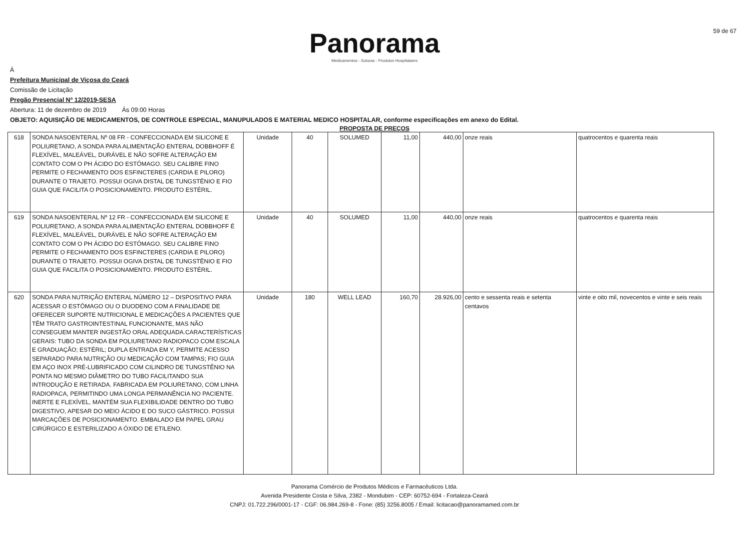Panorama
Medicamentos - Suturas - Produtos Hospitalares
59 de 67
Á
Prefeitura Municipal de Viçosa do Ceará
Comissão de Licitação
Pregão Presencial Nº 12/2019-SESA
Abertura: 11 de dezembro de 2019 Ás 09:00 Horas
OBJETO: AQUISIÇÃO DE MEDICAMENTOS, DE CONTROLE ESPECIAL, MANUPULADOS E MATERIAL MEDICO HOSPITALAR, conforme especificações em anexo do Edital.
PROPOSTA DE PREÇOS
| 618 | SONDA NASOENTERAL Nº 08 FR - CONFECCIONADA EM SILICONE E POLIURETANO, A SONDA PARA ALIMENTAÇÃO ENTERAL DOBBHOFF É FLEXÍVEL, MALEÁVEL, DURÁVEL E NÃO SOFRE ALTERAÇÃO EM CONTATO COM O PH ÁCIDO DO ESTÔMAGO. SEU CALIBRE FINO PERMITE O FECHAMENTO DOS ESFINCTERES (CARDIA E PILORO) DURANTE O TRAJETO. POSSUI OGIVA DISTAL DE TUNGSTÊNIO E FIO GUIA QUE FACILITA O POSICIONAMENTO. PRODUTO ESTÉRIL. | Unidade | 40 | SOLUMED | 11,00 | 440,00 | onze reais | quatrocentos e quarenta reais |
| 619 | SONDA NASOENTERAL Nº 12 FR - CONFECCIONADA EM SILICONE E POLIURETANO, A SONDA PARA ALIMENTAÇÃO ENTERAL DOBBHOFF É FLEXÍVEL, MALEÁVEL, DURÁVEL E NÃO SOFRE ALTERAÇÃO EM CONTATO COM O PH ÁCIDO DO ESTÔMAGO. SEU CALIBRE FINO PERMITE O FECHAMENTO DOS ESFINCTERES (CARDIA E PILORO) DURANTE O TRAJETO. POSSUI OGIVA DISTAL DE TUNGSTÊNIO E FIO GUIA QUE FACILITA O POSICIONAMENTO. PRODUTO ESTÉRIL. | Unidade | 40 | SOLUMED | 11,00 | 440,00 | onze reais | quatrocentos e quarenta reais |
| 620 | SONDA PARA NUTRIÇÃO ENTERAL NÚMERO 12 – DISPOSITIVO PARA ACESSAR O ESTÔMAGO OU O DUODENO COM A FINALIDADE DE OFERECER SUPORTE NUTRICIONAL E MEDICAÇÕES A PACIENTES QUE TÊM TRATO GASTROINTESTINAL FUNCIONANTE, MAS NÃO CONSEGUEM MANTER INGESTÃO ORAL ADEQUADA.CARACTERÍSTICAS GERAIS: TUBO DA SONDA EM POLIURETANO RADIOPACO COM ESCALA E GRADUAÇÃO; ESTÉRIL; DUPLA ENTRADA EM Y, PERMITE ACESSO SEPARADO PARA NUTRIÇÃO OU MEDICAÇÃO COM TAMPAS; FIO GUIA EM AÇO INOX PRÉ-LUBRIFICADO COM CILINDRO DE TUNGSTÊNIO NA PONTA NO MESMO DIÂMETRO DO TUBO FACILITANDO SUA INTRODUÇÃO E RETIRADA. FABRICADA EM POLIURETANO, COM LINHA RADIOPACA, PERMITINDO UMA LONGA PERMANÊNCIA NO PACIENTE. INERTE E FLEXÍVEL, MANTÉM SUA FLEXIBILIDADE DENTRO DO TUBO DIGESTIVO, APESAR DO MEIO ÁCIDO E DO SUCO GÁSTRICO. POSSUI MARCAÇÕES DE POSICIONAMENTO. EMBALADO EM PAPEL GRAU CIRÚRGICO E ESTERILIZADO A ÓXIDO DE ETILENO. | Unidade | 180 | WELL LEAD | 160,70 | 28.926,00 | cento e sessenta reais e setenta centavos | vinte e oito mil, novecentos e vinte e seis reais |
Panorama Comércio de Produtos Médicos e Farmacêuticos Ltda.
Avenida Presidente Costa e Silva, 2382 - Mondubim - CEP: 60752-694 - Fortaleza-Ceará
CNPJ: 01.722.296/0001-17 - CGF: 06.984.269-8 - Fone: (85) 3256.8005 / Email: licitacao@panoramamed.com.br